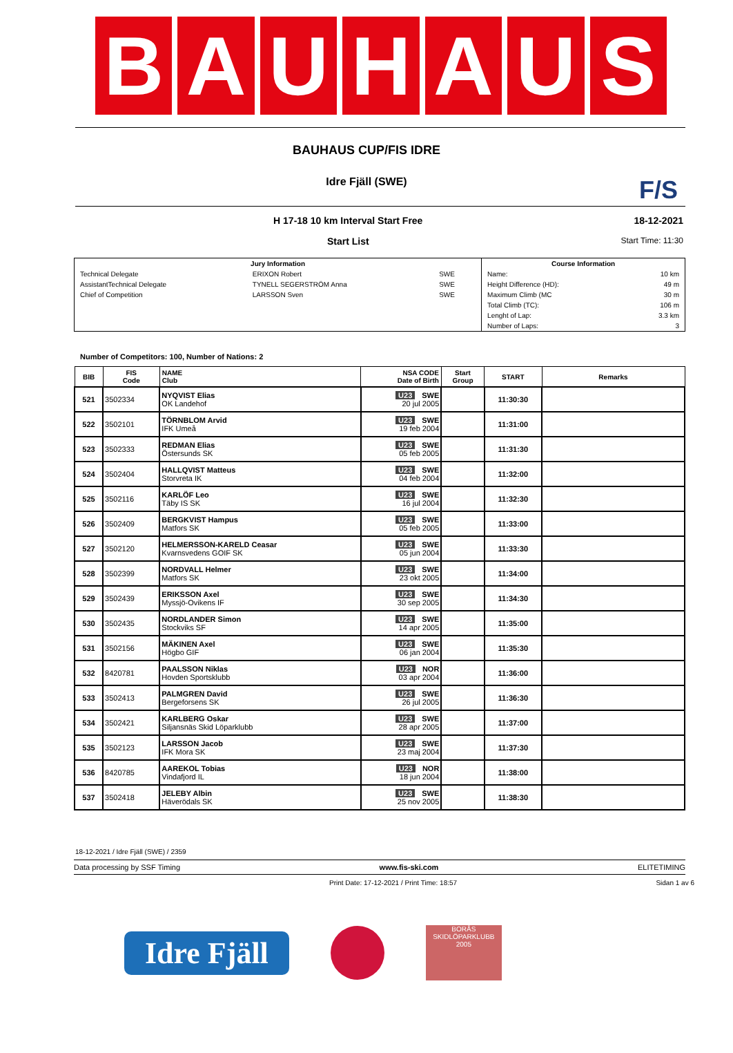B A U H A U S
BAUHAUS CUP/FIS IDRE
Idre Fjäll (SWE)
F/S
H 17-18 10 km Interval Start Free
Start List
18-12-2021
Start Time: 11:30
| Jury Information | | | Course Information | |
| Technical Delegate | ERIXON Robert | SWE | Name: | 10 km |
| AssistantTechnical Delegate | TYNELL SEGERSTRÖM Anna | SWE | Height Difference (HD): | 49 m |
| Chief of Competition | LARSSON Sven | SWE | Maximum Climb (MC | 30 m |
| | | | Total Climb (TC): | 106 m |
| | | | Lenght of Lap: | 3.3 km |
| | | | Number of Laps: | 3 |
Number of Competitors: 100, Number of Nations: 2
| BIB | FIS Code | NAME Club | NSA CODE Date of Birth | Start Group | START | Remarks |
| --- | --- | --- | --- | --- | --- | --- |
| 521 | 3502334 | NYQVIST Elias OK Landehof | U23 SWE 20 jul 2005 | | 11:30:30 | |
| 522 | 3502101 | TÖRNBLOM Arvid IFK Umeå | U23 SWE 19 feb 2004 | | 11:31:00 | |
| 523 | 3502333 | REDMAN Elias Östersunds SK | U23 SWE 05 feb 2005 | | 11:31:30 | |
| 524 | 3502404 | HALLQVIST Matteus Storvreta IK | U23 SWE 04 feb 2004 | | 11:32:00 | |
| 525 | 3502116 | KARLÖF Leo Täby IS SK | U23 SWE 16 jul 2004 | | 11:32:30 | |
| 526 | 3502409 | BERGKVIST Hampus Matfors SK | U23 SWE 05 feb 2005 | | 11:33:00 | |
| 527 | 3502120 | HELMERSSON-KARELD Ceasar Kvarnsvedens GOIF SK | U23 SWE 05 jun 2004 | | 11:33:30 | |
| 528 | 3502399 | NORDVALL Helmer Matfors SK | U23 SWE 23 okt 2005 | | 11:34:00 | |
| 529 | 3502439 | ERIKSSON Axel Myssjö-Ovikens IF | U23 SWE 30 sep 2005 | | 11:34:30 | |
| 530 | 3502435 | NORDLANDER Simon Stockviks SF | U23 SWE 14 apr 2005 | | 11:35:00 | |
| 531 | 3502156 | MÄKINEN Axel Högbo GIF | U23 SWE 06 jan 2004 | | 11:35:30 | |
| 532 | 8420781 | PAALSSON Niklas Hovden Sportsklubb | U23 NOR 03 apr 2004 | | 11:36:00 | |
| 533 | 3502413 | PALMGREN David Bergeforsens SK | U23 SWE 26 jul 2005 | | 11:36:30 | |
| 534 | 3502421 | KARLBERG Oskar Siljansnäs Skid Löparklubb | U23 SWE 28 apr 2005 | | 11:37:00 | |
| 535 | 3502123 | LARSSON Jacob IFK Mora SK | U23 SWE 23 maj 2004 | | 11:37:30 | |
| 536 | 8420785 | AAREKOL Tobias Vindafjord IL | U23 NOR 18 jun 2004 | | 11:38:00 | |
| 537 | 3502418 | JELEBY Albin Häverödals SK | U23 SWE 25 nov 2005 | | 11:38:30 | |
18-12-2021 / Idre Fjäll (SWE) / 2359
Data processing by SSF Timing www.fis-ski.com ELITETIMING
Print Date: 17-12-2021 / Print Time: 18:57 Sidan 1 av 6
Idre Fjäll
BORÅS SKIDLÖPARKLUBB 2005